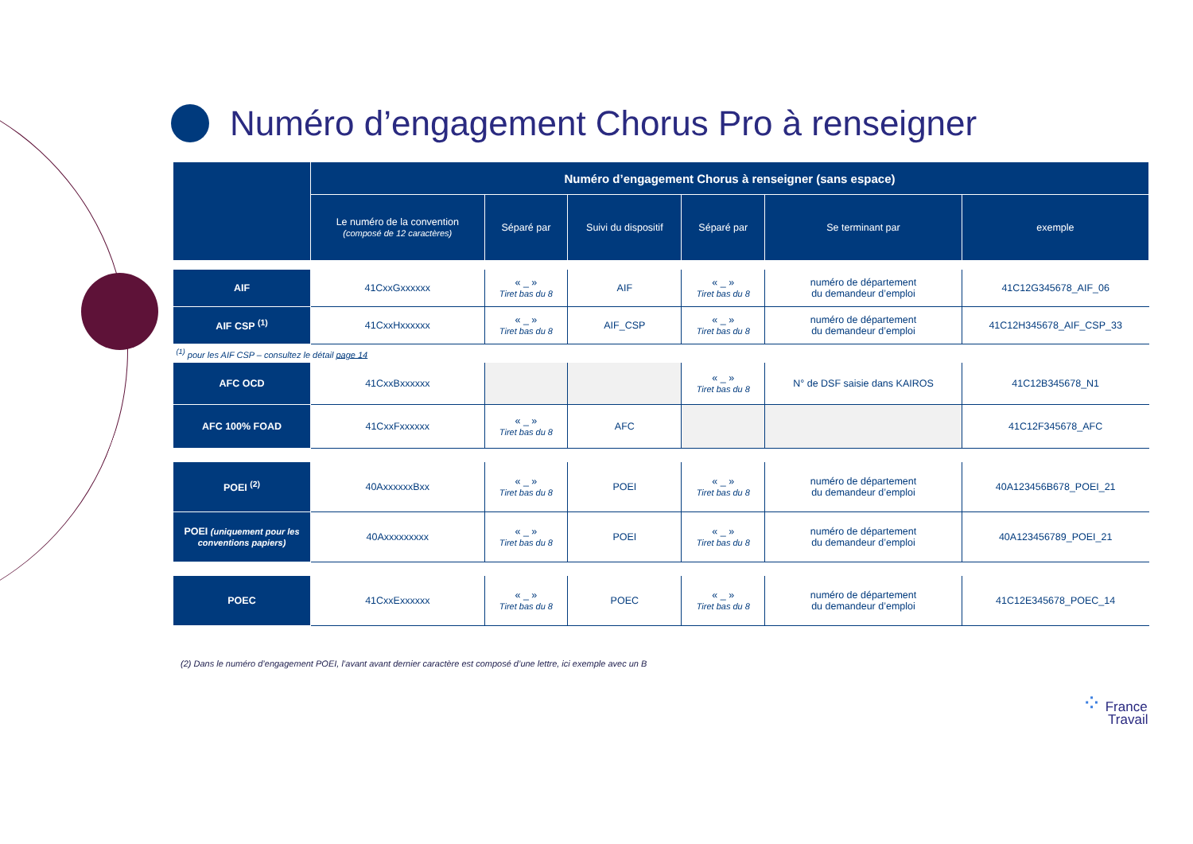Numéro d’engagement Chorus Pro à renseigner
| | Numéro d’engagement Chorus à renseigner (sans espace) | | | | | |
| --- | --- | --- | --- | --- | --- | --- |
| | Le numéro de la convention (composé de 12 caractères) | Séparé par | Suivi du dispositif | Séparé par | Se terminant par | exemple |
| AIF | 41CxxGxxxxxx | « _ » Tiret bas du 8 | AIF | « _ » Tiret bas du 8 | numéro de département du demandeur d’emploi | 41C12G345678_AIF_06 |
| AIF CSP <sup>(1)</sup> | 41CxxHxxxxxx | « _ » Tiret bas du 8 | AIF_CSP | « _ » Tiret bas du 8 | numéro de département du demandeur d’emploi | 41C12H345678_AIF_CSP_33 |
| <sup>(1)</sup> pour les AIF CSP – consultez le détail page 14 | | | | | | |
| AFC OCD | 41CxxBxxxxxx | | | « _ » Tiret bas du 8 | N° de DSF saisie dans KAIROS | 41C12B345678_N1 |
| AFC 100% FOAD | 41CxxFxxxxxx | « _ » Tiret bas du 8 | AFC | | | 41C12F345678_AFC |
| POEI <sup>(2)</sup> | 40AxxxxxxBxx | « _ » Tiret bas du 8 | POEI | « _ » Tiret bas du 8 | numéro de département du demandeur d’emploi | 40A123456B678_POEI_21 |
| POEI (uniquement pour les conventions papiers) | 40Axxxxxxxxx | « _ » Tiret bas du 8 | POEI | « _ » Tiret bas du 8 | numéro de département du demandeur d’emploi | 40A123456789_POEI_21 |
| POEC | 41CxxExxxxxx | « _ » Tiret bas du 8 | POEC | « _ » Tiret bas du 8 | numéro de département du demandeur d’emploi | 41C12E345678_POEC_14 |
(2) Dans le numéro d’engagement POEI, l’avant avant dernier caractère est composé d’une lettre, ici exemple avec un B
⁘ France
Travail